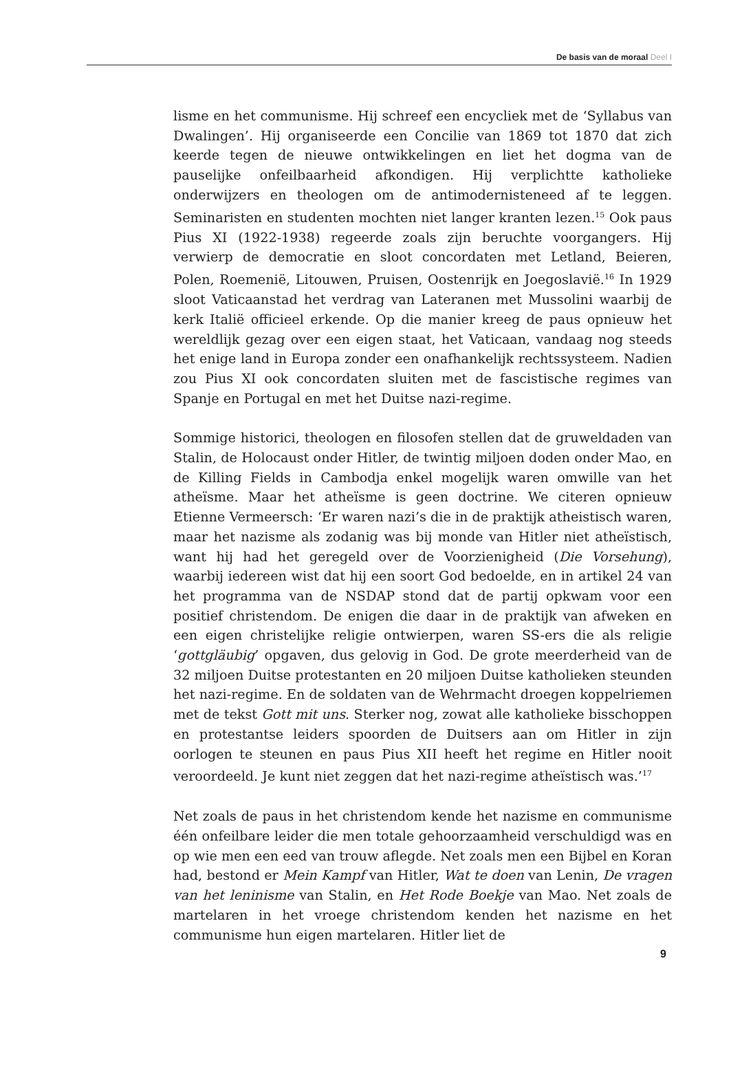De basis van de moraal Deel I
lisme en het communisme. Hij schreef een encycliek met de ‘Syllabus van Dwalingen’. Hij organiseerde een Concilie van 1869 tot 1870 dat zich keerde tegen de nieuwe ontwikkelingen en liet het dogma van de pauselijke onfeilbaarheid afkondigen. Hij verplichtte katholieke onderwijzers en theologen om de antimodernisteneed af te leggen. Seminaristen en studenten mochten niet langer kranten lezen.<sup>15</sup> Ook paus Pius XI (1922-1938) regeerde zoals zijn beruchte voorgangers. Hij verwierp de democratie en sloot concordaten met Letland, Beieren, Polen, Roemenië, Litouwen, Pruisen, Oostenrijk en Joegoslavië.<sup>16</sup> In 1929 sloot Vaticaanstad het verdrag van Lateranen met Mussolini waarbij de kerk Italië officieel erkende. Op die manier kreeg de paus opnieuw het wereldlijk gezag over een eigen staat, het Vaticaan, vandaag nog steeds het enige land in Europa zonder een onafhankelijk rechtssysteem. Nadien zou Pius XI ook concordaten sluiten met de fascistische regimes van Spanje en Portugal en met het Duitse nazi-regime.
Sommige historici, theologen en filosofen stellen dat de gruweldaden van Stalin, de Holocaust onder Hitler, de twintig miljoen doden onder Mao, en de Killing Fields in Cambodja enkel mogelijk waren omwille van het atheïsme. Maar het atheïsme is geen doctrine. We citeren opnieuw Etienne Vermeersch: ‘Er waren nazi’s die in de praktijk atheistisch waren, maar het nazisme als zodanig was bij monde van Hitler niet atheïstisch, want hij had het geregeld over de Voorzienigheid (Die Vorsehung), waarbij iedereen wist dat hij een soort God bedoelde, en in artikel 24 van het programma van de NSDAP stond dat de partij opkwam voor een positief christendom. De enigen die daar in de praktijk van afweken en een eigen christelijke religie ontwierpen, waren SS-ers die als religie ‘gottgläubig’ opgaven, dus gelovig in God. De grote meerderheid van de 32 miljoen Duitse protestanten en 20 miljoen Duitse katholieken steunden het nazi-regime. En de soldaten van de Wehrmacht droegen koppelriemen met de tekst Gott mit uns. Sterker nog, zowat alle katholieke bisschoppen en protestantse leiders spoorden de Duitsers aan om Hitler in zijn oorlogen te steunen en paus Pius XII heeft het regime en Hitler nooit veroordeeld. Je kunt niet zeggen dat het nazi-regime atheïstisch was.’<sup>17</sup>
Net zoals de paus in het christendom kende het nazisme en communisme één onfeilbare leider die men totale gehoorzaamheid verschuldigd was en op wie men een eed van trouw aflegde. Net zoals men een Bijbel en Koran had, bestond er Mein Kampf van Hitler, Wat te doen van Lenin, De vragen van het leninisme van Stalin, en Het Rode Boekje van Mao. Net zoals de martelaren in het vroege christendom kenden het nazisme en het communisme hun eigen martelaren. Hitler liet de
9